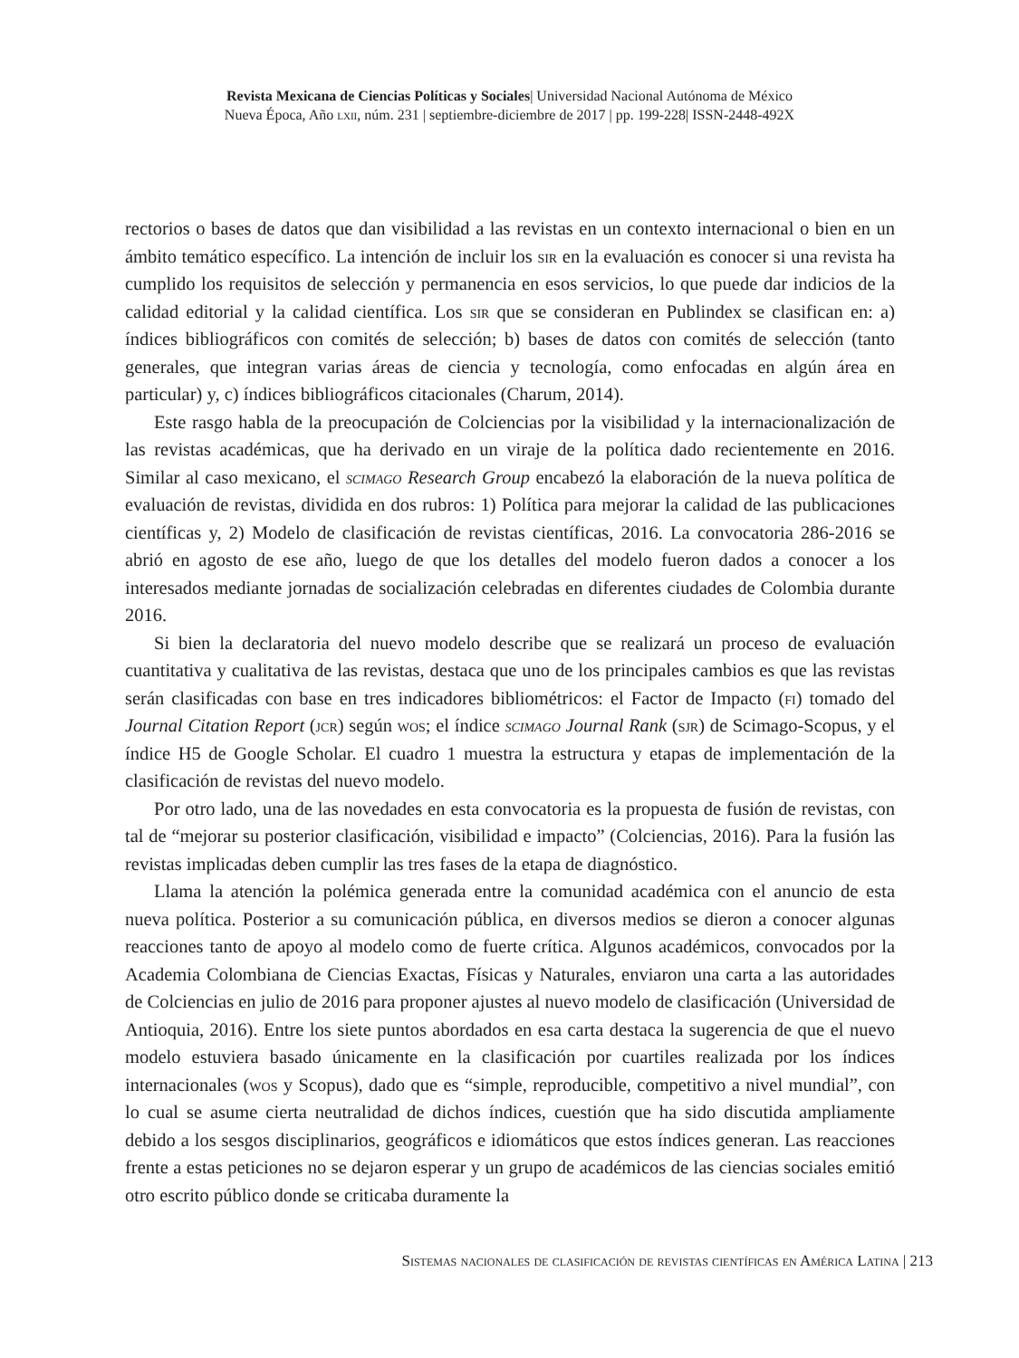Revista Mexicana de Ciencias Políticas y Sociales| Universidad Nacional Autónoma de México
Nueva Época, Año lxii, núm. 231 | septiembre-diciembre de 2017 | pp. 199-228| ISSN-2448-492X
rectorios o bases de datos que dan visibilidad a las revistas en un contexto internacional o bien en un ámbito temático específico. La intención de incluir los sir en la evaluación es conocer si una revista ha cumplido los requisitos de selección y permanencia en esos servicios, lo que puede dar indicios de la calidad editorial y la calidad científica. Los sir que se consideran en Publindex se clasifican en: a) índices bibliográficos con comités de selección; b) bases de datos con comités de selección (tanto generales, que integran varias áreas de ciencia y tecnología, como enfocadas en algún área en particular) y, c) índices bibliográficos citacionales (Charum, 2014).
Este rasgo habla de la preocupación de Colciencias por la visibilidad y la internacionalización de las revistas académicas, que ha derivado en un viraje de la política dado recientemente en 2016. Similar al caso mexicano, el scimago Research Group encabezó la elaboración de la nueva política de evaluación de revistas, dividida en dos rubros: 1) Política para mejorar la calidad de las publicaciones científicas y, 2) Modelo de clasificación de revistas científicas, 2016. La convocatoria 286-2016 se abrió en agosto de ese año, luego de que los detalles del modelo fueron dados a conocer a los interesados mediante jornadas de socialización celebradas en diferentes ciudades de Colombia durante 2016.
Si bien la declaratoria del nuevo modelo describe que se realizará un proceso de evaluación cuantitativa y cualitativa de las revistas, destaca que uno de los principales cambios es que las revistas serán clasificadas con base en tres indicadores bibliométricos: el Factor de Impacto (fi) tomado del Journal Citation Report (jcr) según wos; el índice scimago Journal Rank (sjr) de Scimago-Scopus, y el índice H5 de Google Scholar. El cuadro 1 muestra la estructura y etapas de implementación de la clasificación de revistas del nuevo modelo.
Por otro lado, una de las novedades en esta convocatoria es la propuesta de fusión de revistas, con tal de “mejorar su posterior clasificación, visibilidad e impacto” (Colciencias, 2016). Para la fusión las revistas implicadas deben cumplir las tres fases de la etapa de diagnóstico.
Llama la atención la polémica generada entre la comunidad académica con el anuncio de esta nueva política. Posterior a su comunicación pública, en diversos medios se dieron a conocer algunas reacciones tanto de apoyo al modelo como de fuerte crítica. Algunos académicos, convocados por la Academia Colombiana de Ciencias Exactas, Físicas y Naturales, enviaron una carta a las autoridades de Colciencias en julio de 2016 para proponer ajustes al nuevo modelo de clasificación (Universidad de Antioquia, 2016). Entre los siete puntos abordados en esa carta destaca la sugerencia de que el nuevo modelo estuviera basado únicamente en la clasificación por cuartiles realizada por los índices internacionales (wos y Scopus), dado que es “simple, reproducible, competitivo a nivel mundial”, con lo cual se asume cierta neutralidad de dichos índices, cuestión que ha sido discutida ampliamente debido a los sesgos disciplinarios, geográficos e idiomáticos que estos índices generan. Las reacciones frente a estas peticiones no se dejaron esperar y un grupo de académicos de las ciencias sociales emitió otro escrito público donde se criticaba duramente la
Sistemas nacionales de clasificación de revistas científicas en América Latina | 213